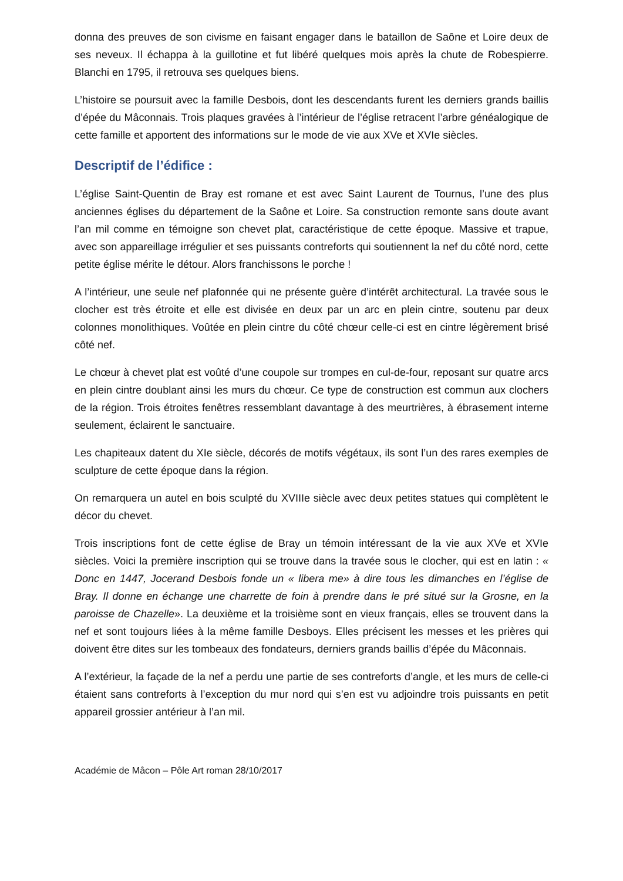donna des preuves de son civisme en faisant engager dans le bataillon de Saône et Loire deux de ses neveux. Il échappa à la guillotine et fut libéré quelques mois après la chute de Robespierre. Blanchi en 1795, il retrouva ses quelques biens.
L’histoire se poursuit avec la famille Desbois, dont les descendants furent les derniers grands baillis d’épée du Mâconnais. Trois plaques gravées à l’intérieur de l’église retracent l’arbre généalogique de cette famille et apportent des informations sur le mode de vie aux XVe et XVIe siècles.
Descriptif de l’édifice :
L’église Saint-Quentin de Bray est romane et est avec Saint Laurent de Tournus, l’une des plus anciennes églises du département de la Saône et Loire. Sa construction remonte sans doute avant l’an mil comme en témoigne son chevet plat, caractéristique de cette époque. Massive et trapue, avec son appareillage irrégulier et ses puissants contreforts qui soutiennent la nef du côté nord, cette petite église mérite le détour. Alors franchissons le porche !
A l’intérieur, une seule nef plafonnée qui ne présente guère d’intérêt architectural. La travée sous le clocher est très étroite et elle est divisée en deux par un arc en plein cintre, soutenu par deux colonnes monolithiques. Voûtée en plein cintre du côté chœur celle-ci est en cintre légèrement brisé côté nef.
Le chœur à chevet plat est voûté d’une coupole sur trompes en cul-de-four, reposant sur quatre arcs en plein cintre doublant ainsi les murs du chœur. Ce type de construction est commun aux clochers de la région. Trois étroites fenêtres ressemblant davantage à des meurtrières, à ébrasement interne seulement, éclairent le sanctuaire.
Les chapiteaux datent du XIe siècle, décorés de motifs végétaux, ils sont l’un des rares exemples de sculpture de cette époque dans la région.
On remarquera un autel en bois sculpté du XVIIIe siècle avec deux petites statues qui complètent le décor du chevet.
Trois inscriptions font de cette église de Bray un témoin intéressant de la vie aux XVe et XVIe siècles. Voici la première inscription qui se trouve dans la travée sous le clocher, qui est en latin : « Donc en 1447, Jocerand Desbois fonde un « libera me» à dire tous les dimanches en l’église de Bray. Il donne en échange une charrette de foin à prendre dans le pré situé sur la Grosne, en la paroisse de Chazelle». La deuxième et la troisième sont en vieux français, elles se trouvent dans la nef et sont toujours liées à la même famille Desboys. Elles précisent les messes et les prières qui doivent être dites sur les tombeaux des fondateurs, derniers grands baillis d’épée du Mâconnais.
A l’extérieur, la façade de la nef a perdu une partie de ses contreforts d’angle, et les murs de celle-ci étaient sans contreforts à l’exception du mur nord qui s’en est vu adjoindre trois puissants en petit appareil grossier antérieur à l’an mil.
Académie de Mâcon – Pôle Art roman 28/10/2017